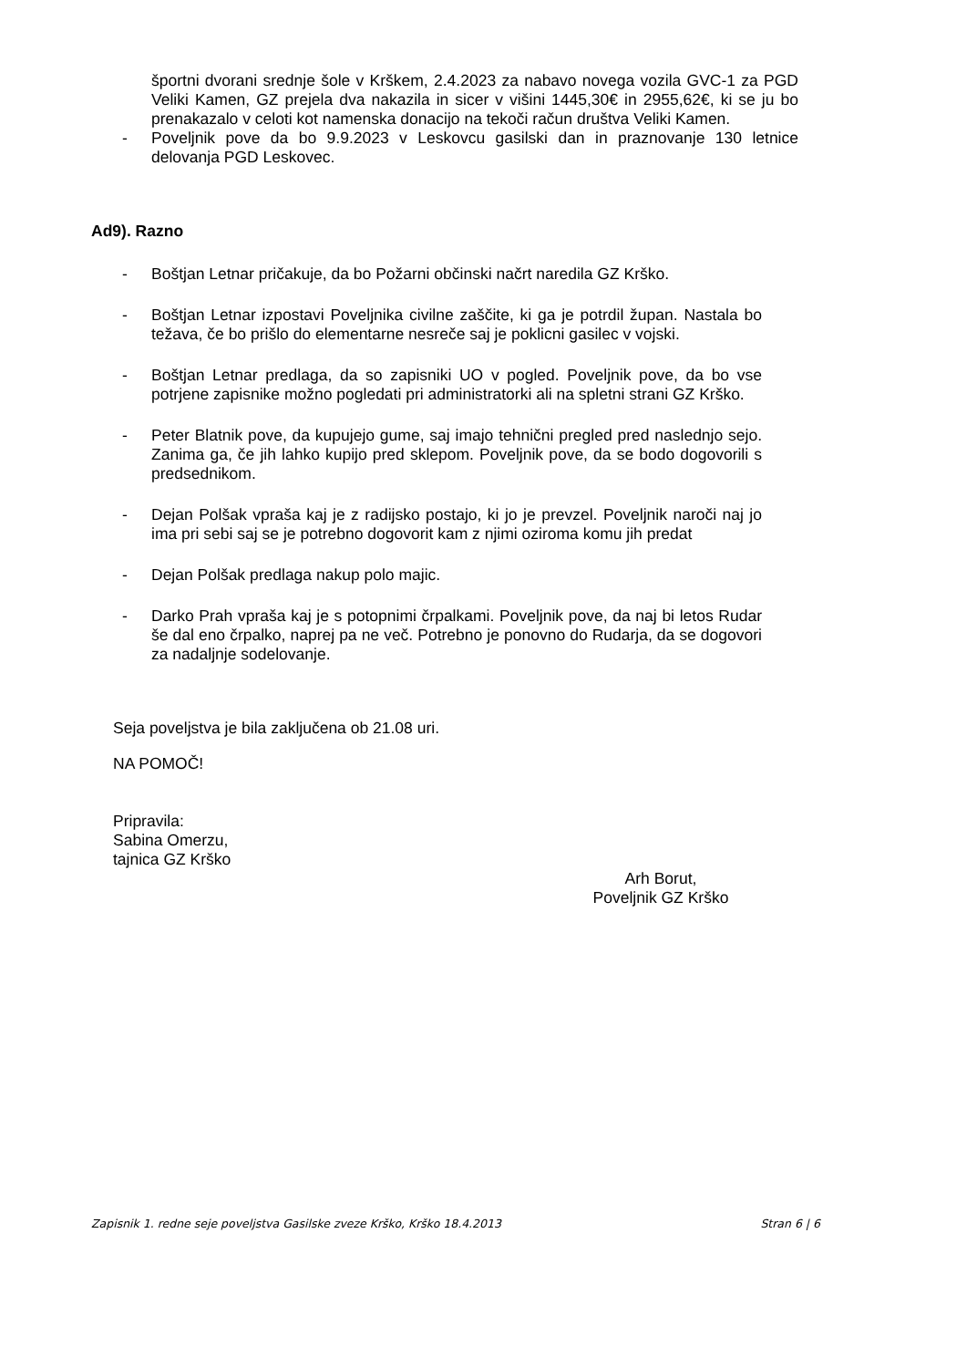športni dvorani srednje šole v Krškem, 2.4.2023 za nabavo novega vozila GVC-1 za PGD Veliki Kamen, GZ prejela dva nakazila in sicer v višini 1445,30€ in 2955,62€, ki se ju bo prenakazalo v celoti kot namenska donacijo na tekoči račun društva Veliki Kamen.
- Poveljnik pove da bo 9.9.2023 v Leskovcu gasilski dan in praznovanje 130 letnice delovanja PGD Leskovec.
Ad9). Razno
- Boštjan Letnar pričakuje, da bo Požarni občinski načrt naredila GZ Krško.
- Boštjan Letnar izpostavi Poveljnika civilne zaščite, ki ga je potrdil župan. Nastala bo težava, če bo prišlo do elementarne nesreče saj je poklicni gasilec v vojski.
- Boštjan Letnar predlaga, da so zapisniki UO v pogled. Poveljnik pove, da bo vse potrjene zapisnike možno pogledati pri administratorki ali na spletni strani GZ Krško.
- Peter Blatnik pove, da kupujejo gume, saj imajo tehnični pregled pred naslednjo sejo. Zanima ga, če jih lahko kupijo pred sklepom. Poveljnik pove, da se bodo dogovorili s predsednikom.
- Dejan Polšak vpraša kaj je z radijsko postajo, ki jo je prevzel. Poveljnik naroči naj jo ima pri sebi saj se je potrebno dogovorit kam z njimi oziroma komu jih predat
- Dejan Polšak predlaga nakup polo majic.
- Darko Prah vpraša kaj je s potopnimi črpalkami. Poveljnik pove, da naj bi letos Rudar še dal eno črpalko, naprej pa ne več. Potrebno je ponovno do Rudarja, da se dogovori za nadaljnje sodelovanje.
Seja poveljstva je bila zaključena ob 21.08 uri.
NA POMOČ!
Pripravila:
Sabina Omerzu,
tajnica GZ Krško
Arh Borut,
Poveljnik GZ Krško
Zapisnik 1. redne seje poveljstva Gasilske zveze Krško, Krško 18.4.2013 Stran 6 | 6